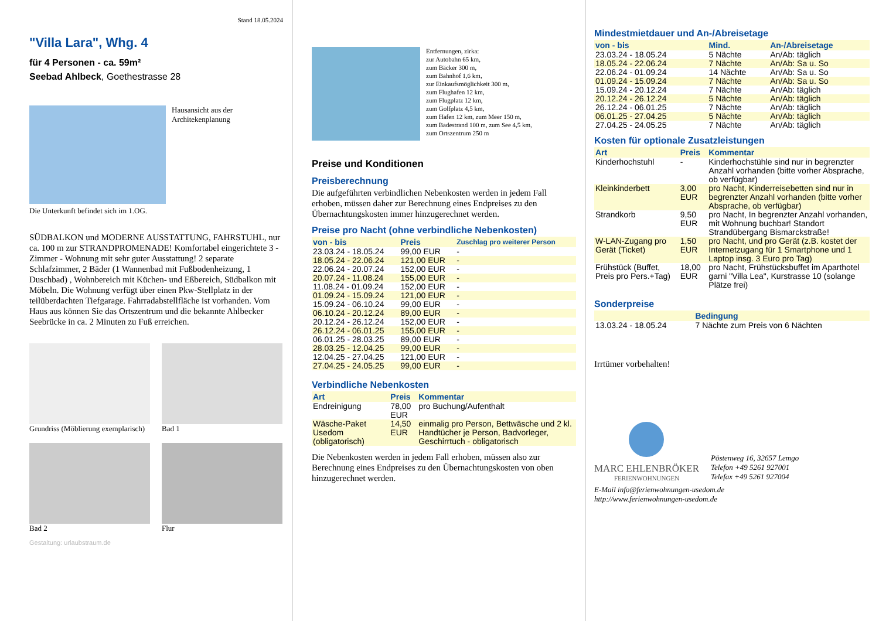Stand 18.05.2024
"Villa Lara", Whg. 4
für 4 Personen - ca. 59m²
Seebad Ahlbeck, Goethestrasse 28
Hausansicht aus der Architekenplanung
Die Unterkunft befindet sich im 1.OG.
SÜDBALKON und MODERNE AUSSTATTUNG, FAHRSTUHL, nur ca. 100 m zur STRANDPROMENADE! Komfortabel eingerichtete 3 - Zimmer - Wohnung mit sehr guter Ausstattung! 2 separate Schlafzimmer, 2 Bäder (1 Wannenbad mit Fußbodenheizung, 1 Duschbad) , Wohnbereich mit Küchen- und Eßbereich, Südbalkon mit Möbeln. Die Wohnung verfügt über einen Pkw-Stellplatz in der teilüberdachten Tiefgarage. Fahrradabstellfläche ist vorhanden. Vom Haus aus können Sie das Ortszentrum und die bekannte Ahlbecker Seebrücke in ca. 2 Minuten zu Fuß erreichen.
Grundriss (Möblierung exemplarisch)
Bad 1
Bad 2 Flur
Gestaltung: urlaubstraum.de
Entfernungen, zirka:
zur Autobahn 65 km,
zum Bäcker 300 m,
zum Bahnhof 1,6 km,
zur Einkaufsmöglichkeit 300 m,
zum Flughafen 12 km,
zum Flugplatz 12 km,
zum Golfplatz 4,5 km,
zum Hafen 12 km, zum Meer 150 m,
zum Badestrand 100 m, zum See 4,5 km,
zum Ortszentrum 250 m
Preise und Konditionen
Preisberechnung
Die aufgeführten verbindlichen Nebenkosten werden in jedem Fall erhoben, müssen daher zur Berechnung eines Endpreises zu den Übernachtungskosten immer hinzugerechnet werden.
Preise pro Nacht (ohne verbindliche Nebenkosten)
| von - bis | Preis | Zuschlag pro weiterer Person |
| --- | --- | --- |
| 23.03.24 - 18.05.24 | 99,00 EUR | - |
| 18.05.24 - 22.06.24 | 121,00 EUR | - |
| 22.06.24 - 20.07.24 | 152,00 EUR | - |
| 20.07.24 - 11.08.24 | 155,00 EUR | - |
| 11.08.24 - 01.09.24 | 152,00 EUR | - |
| 01.09.24 - 15.09.24 | 121,00 EUR | - |
| 15.09.24 - 06.10.24 | 99,00 EUR | - |
| 06.10.24 - 20.12.24 | 89,00 EUR | - |
| 20.12.24 - 26.12.24 | 152,00 EUR | - |
| 26.12.24 - 06.01.25 | 155,00 EUR | - |
| 06.01.25 - 28.03.25 | 89,00 EUR | - |
| 28.03.25 - 12.04.25 | 99,00 EUR | - |
| 12.04.25 - 27.04.25 | 121,00 EUR | - |
| 27.04.25 - 24.05.25 | 99,00 EUR | - |
Verbindliche Nebenkosten
| Art | Preis | Kommentar |
| --- | --- | --- |
| Endreinigung | 78,00 EUR | pro Buchung/Aufenthalt |
| Wäsche-Paket Usedom (obligatorisch) | 14,50 EUR | einmalig pro Person, Bettwäsche und 2 kl. Handtücher je Person, Badvorleger, Geschirrtuch - obligatorisch |
Die Nebenkosten werden in jedem Fall erhoben, müssen also zur Berechnung eines Endpreises zu den Übernachtungskosten von oben hinzugerechnet werden.
Mindestmietdauer und An-/Abreisetage
| von - bis | Mind. | An-/Abreisetage |
| --- | --- | --- |
| 23.03.24 - 18.05.24 | 5 Nächte | An/Ab: täglich |
| 18.05.24 - 22.06.24 | 7 Nächte | An/Ab: Sa u. So |
| 22.06.24 - 01.09.24 | 14 Nächte | An/Ab: Sa u. So |
| 01.09.24 - 15.09.24 | 7 Nächte | An/Ab: Sa u. So |
| 15.09.24 - 20.12.24 | 7 Nächte | An/Ab: täglich |
| 20.12.24 - 26.12.24 | 5 Nächte | An/Ab: täglich |
| 26.12.24 - 06.01.25 | 7 Nächte | An/Ab: täglich |
| 06.01.25 - 27.04.25 | 5 Nächte | An/Ab: täglich |
| 27.04.25 - 24.05.25 | 7 Nächte | An/Ab: täglich |
Kosten für optionale Zusatzleistungen
| Art | Preis | Kommentar |
| --- | --- | --- |
| Kinderhochstuhl | - | Kinderhochstühle sind nur in begrenzter Anzahl vorhanden (bitte vorher Absprache, ob verfügbar) |
| Kleinkinderbett | 3,00 EUR | pro Nacht, Kinderreisebetten sind nur in begrenzter Anzahl vorhanden (bitte vorher Absprache, ob verfügbar) |
| Strandkorb | 9,50 EUR | pro Nacht, In begrenzter Anzahl vorhanden, mit Wohnung buchbar! Standort Strandübergang Bismarckstraße! |
| W-LAN-Zugang pro Gerät (Ticket) | 1,50 EUR | pro Nacht, und pro Gerät (z.B. kostet der Internetzugang für 1 Smartphone und 1 Laptop insg. 3 Euro pro Tag) |
| Frühstück (Buffet, Preis pro Pers.+Tag) | 18,00 EUR | pro Nacht, Frühstücksbuffet im Aparthotel garni "Villa Lea", Kurstrasse 10 (solange Plätze frei) |
Sonderpreise
| | Bedingung |
| --- | --- |
| 13.03.24 - 18.05.24 | 7 Nächte zum Preis von 6 Nächten |
Irrtümer vorbehalten!
MARC EHLENBRÖKER
FERIENWOHNUNGEN
Pöstenweg 16, 32657 Lemgo
Telefon +49 5261 927001
Telefax +49 5261 927004
E-Mail info@ferienwohnungen-usedom.de
http://www.ferienwohnungen-usedom.de